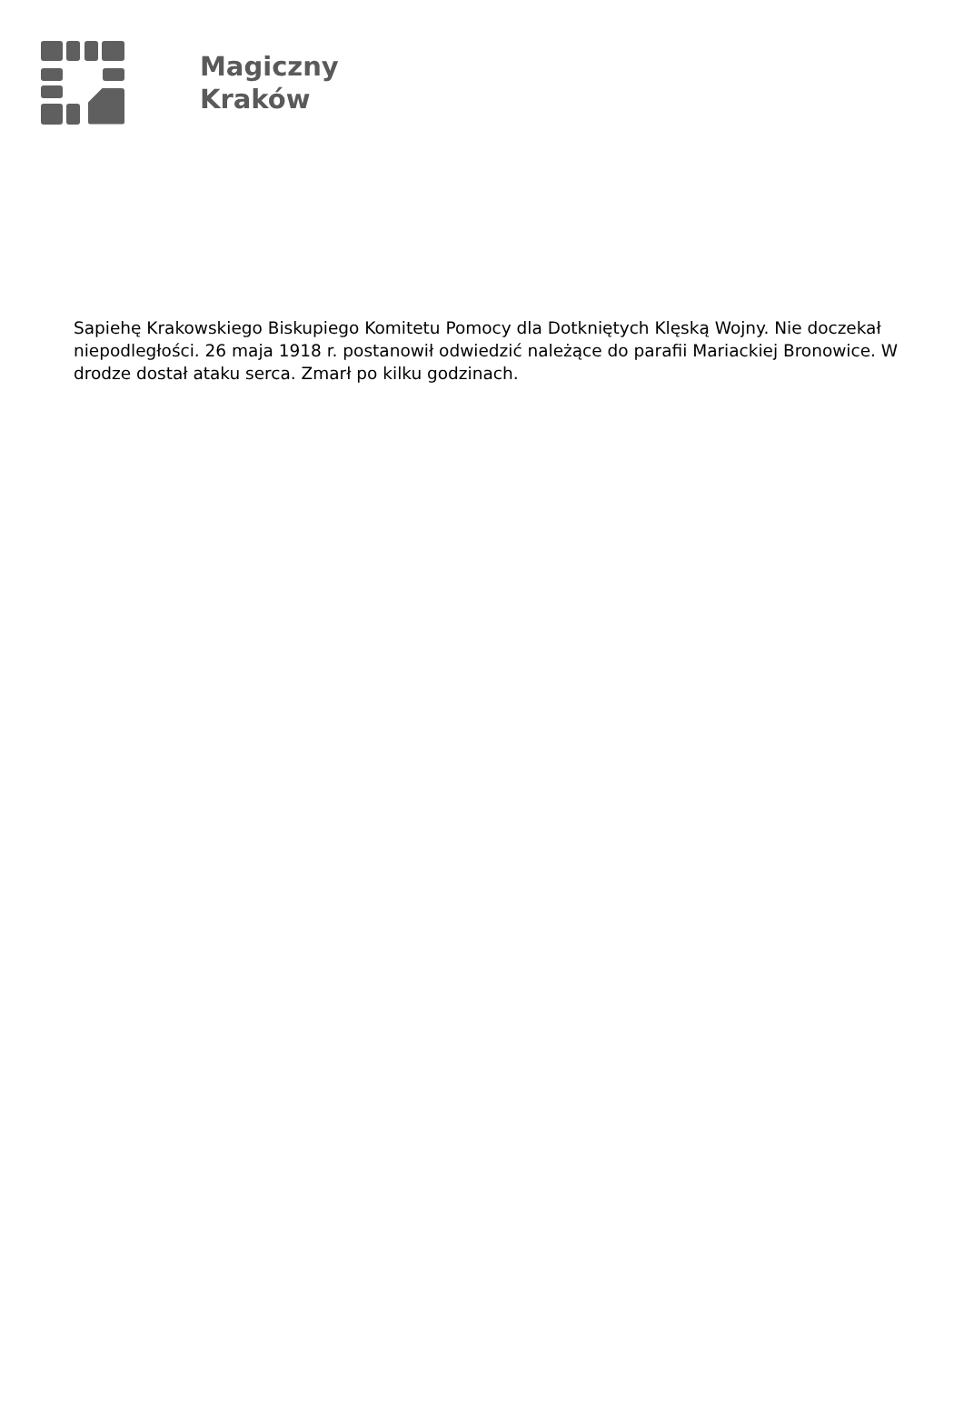Magiczny
Kraków
Sapiehę Krakowskiego Biskupiego Komitetu Pomocy dla Dotkniętych Klęską Wojny. Nie doczekał niepodległości. 26 maja 1918 r. postanowił odwiedzić należące do parafii Mariackiej Bronowice. W drodze dostał ataku serca. Zmarł po kilku godzinach.